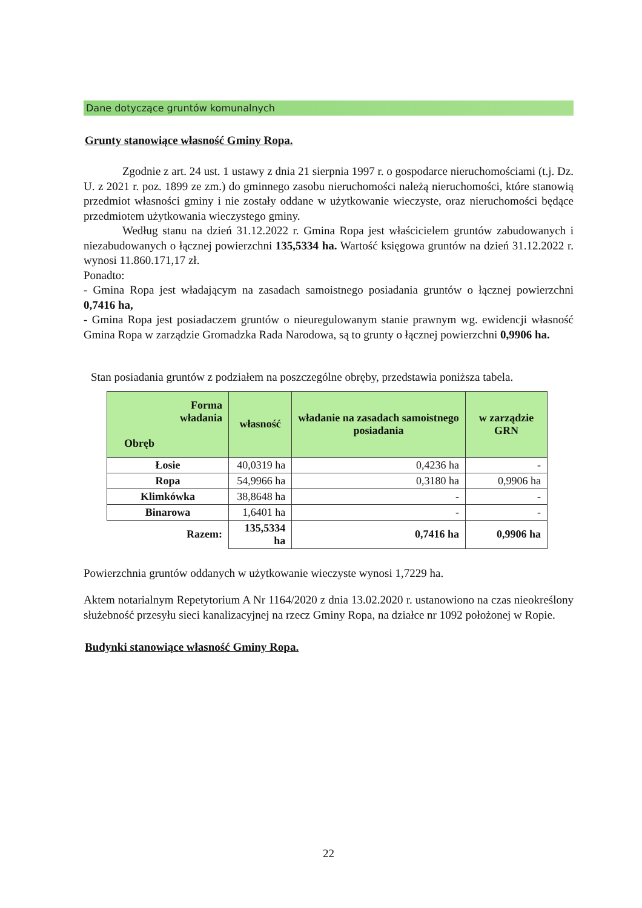Dane dotyczące gruntów komunalnych
Grunty stanowiące własność Gminy Ropa.
Zgodnie z art. 24 ust. 1 ustawy z dnia 21 sierpnia 1997 r. o gospodarce nieruchomościami (t.j. Dz. U. z 2021 r. poz. 1899 ze zm.) do gminnego zasobu nieruchomości należą nieruchomości, które stanowią przedmiot własności gminy i nie zostały oddane w użytkowanie wieczyste, oraz nieruchomości będące przedmiotem użytkowania wieczystego gminy.
Według stanu na dzień 31.12.2022 r. Gmina Ropa jest właścicielem gruntów zabudowanych i niezabudowanych o łącznej powierzchni 135,5334 ha. Wartość księgowa gruntów na dzień 31.12.2022 r. wynosi 11.860.171,17 zł.
Ponadto:
- Gmina Ropa jest władającym na zasadach samoistnego posiadania gruntów o łącznej powierzchni 0,7416 ha,
- Gmina Ropa jest posiadaczem gruntów o nieuregulowanym stanie prawnym wg. ewidencji własność Gmina Ropa w zarządzie Gromadzka Rada Narodowa, są to grunty o łącznej powierzchni 0,9906 ha.
Stan posiadania gruntów z podziałem na poszczególne obręby, przedstawia poniższa tabela.
| Forma władania Obręb | własność | władanie na zasadach samoistnego posiadania | w zarządzie GRN |
| --- | --- | --- | --- |
| Łosie | 40,0319 ha | 0,4236 ha | - |
| Ropa | 54,9966 ha | 0,3180 ha | 0,9906 ha |
| Klimkówka | 38,8648 ha | - | - |
| Binarowa | 1,6401 ha | - | - |
| Razem: | 135,5334 ha | 0,7416 ha | 0,9906 ha |
Powierzchnia gruntów oddanych w użytkowanie wieczyste wynosi 1,7229 ha.
Aktem notarialnym Repetytorium A Nr 1164/2020 z dnia 13.02.2020 r. ustanowiono na czas nieokreślony służebność przesyłu sieci kanalizacyjnej na rzecz Gminy Ropa, na działce nr 1092 położonej w Ropie.
Budynki stanowiące własność Gminy Ropa.
22